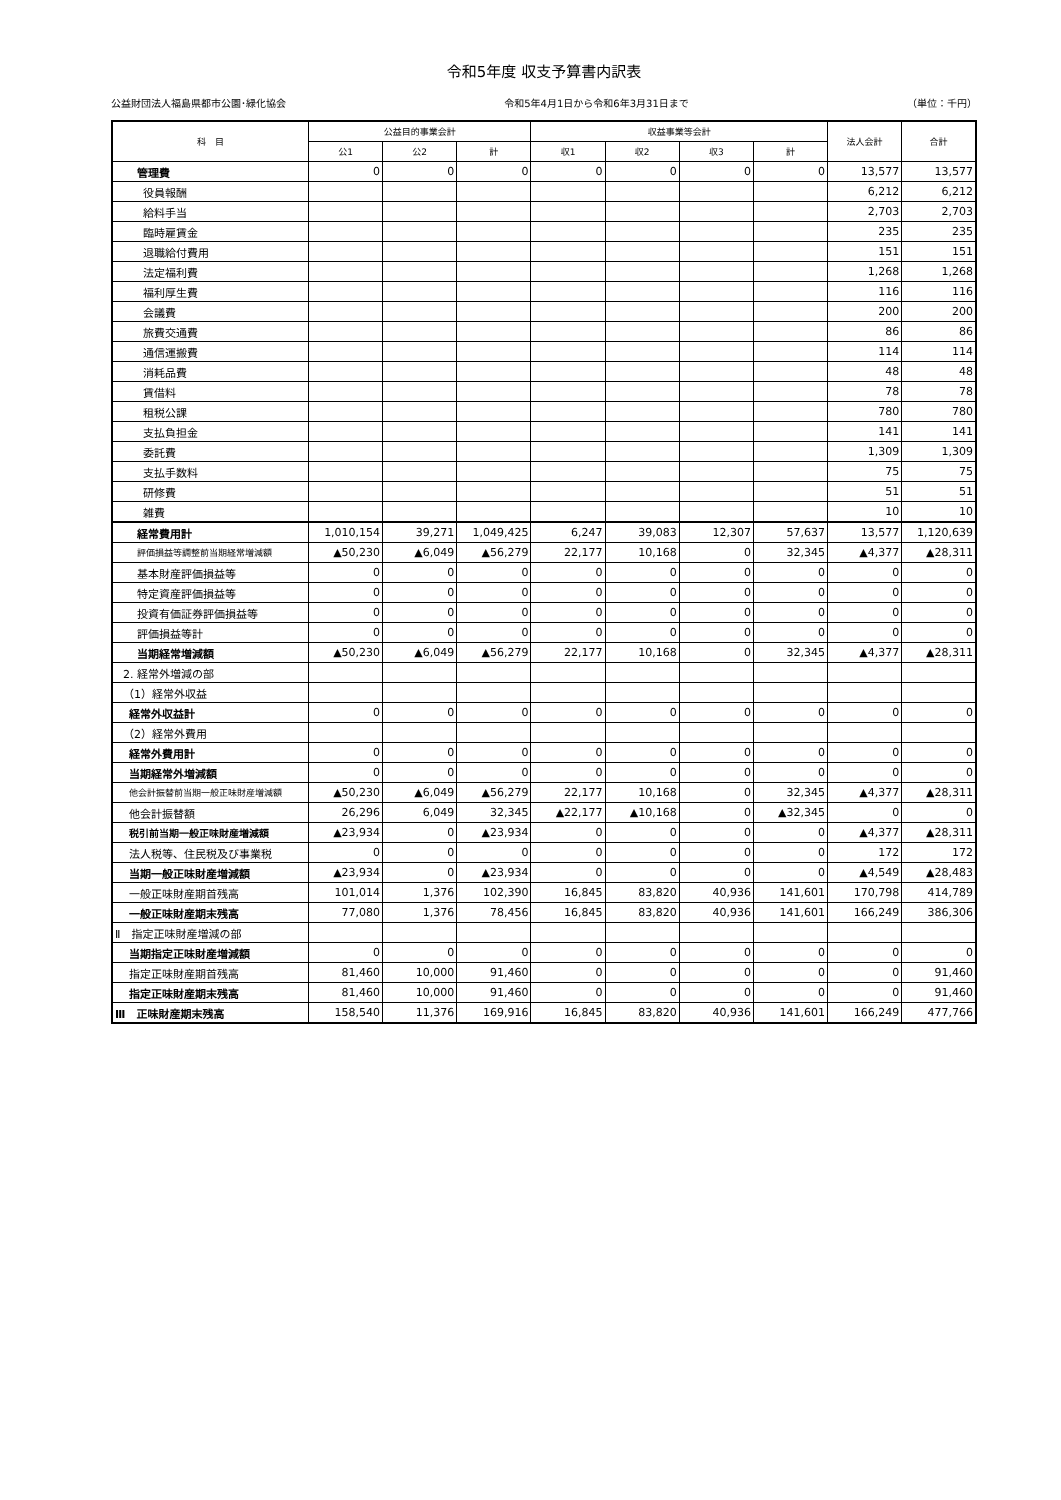令和5年度 収支予算書内訳表
公益財団法人福島県都市公園･緑化協会 令和5年4月1日から令和6年3月31日まで （単位：千円）
| 科 目 | 公益目的事業会計 | | | 収益事業等会計 | | | | 法人会計 | 合計 |
| --- | --- | --- | --- | --- | --- | --- | --- | --- | --- |
| | 公1 | 公2 | 計 | 収1 | 収2 | 収3 | 計 | | |
| 管理費 | 0 | 0 | 0 | 0 | 0 | 0 | 0 | 13,577 | 13,577 |
| 役員報酬 | | | | | | | | 6,212 | 6,212 |
| 給料手当 | | | | | | | | 2,703 | 2,703 |
| 臨時雇賃金 | | | | | | | | 235 | 235 |
| 退職給付費用 | | | | | | | | 151 | 151 |
| 法定福利費 | | | | | | | | 1,268 | 1,268 |
| 福利厚生費 | | | | | | | | 116 | 116 |
| 会議費 | | | | | | | | 200 | 200 |
| 旅費交通費 | | | | | | | | 86 | 86 |
| 通信運搬費 | | | | | | | | 114 | 114 |
| 消耗品費 | | | | | | | | 48 | 48 |
| 賃借料 | | | | | | | | 78 | 78 |
| 租税公課 | | | | | | | | 780 | 780 |
| 支払負担金 | | | | | | | | 141 | 141 |
| 委託費 | | | | | | | | 1,309 | 1,309 |
| 支払手数料 | | | | | | | | 75 | 75 |
| 研修費 | | | | | | | | 51 | 51 |
| 雑費 | | | | | | | | 10 | 10 |
| 経常費用計 | 1,010,154 | 39,271 | 1,049,425 | 6,247 | 39,083 | 12,307 | 57,637 | 13,577 | 1,120,639 |
| 評価損益等調整前当期経常増減額 | ▲50,230 | ▲6,049 | ▲56,279 | 22,177 | 10,168 | 0 | 32,345 | ▲4,377 | ▲28,311 |
| 基本財産評価損益等 | 0 | 0 | 0 | 0 | 0 | 0 | 0 | 0 | 0 |
| 特定資産評価損益等 | 0 | 0 | 0 | 0 | 0 | 0 | 0 | 0 | 0 |
| 投資有価証券評価損益等 | 0 | 0 | 0 | 0 | 0 | 0 | 0 | 0 | 0 |
| 評価損益等計 | 0 | 0 | 0 | 0 | 0 | 0 | 0 | 0 | 0 |
| 当期経常増減額 | ▲50,230 | ▲6,049 | ▲56,279 | 22,177 | 10,168 | 0 | 32,345 | ▲4,377 | ▲28,311 |
| 2. 経常外増減の部 | | | | | | | | | |
| （1）経常外収益 | | | | | | | | | |
| 経常外収益計 | 0 | 0 | 0 | 0 | 0 | 0 | 0 | 0 | 0 |
| （2）経常外費用 | | | | | | | | | |
| 経常外費用計 | 0 | 0 | 0 | 0 | 0 | 0 | 0 | 0 | 0 |
| 当期経常外増減額 | 0 | 0 | 0 | 0 | 0 | 0 | 0 | 0 | 0 |
| 他会計振替前当期一般正味財産増減額 | ▲50,230 | ▲6,049 | ▲56,279 | 22,177 | 10,168 | 0 | 32,345 | ▲4,377 | ▲28,311 |
| 他会計振替額 | 26,296 | 6,049 | 32,345 | ▲22,177 | ▲10,168 | 0 | ▲32,345 | 0 | 0 |
| 税引前当期一般正味財産増減額 | ▲23,934 | 0 | ▲23,934 | 0 | 0 | 0 | 0 | ▲4,377 | ▲28,311 |
| 法人税等、住民税及び事業税 | 0 | 0 | 0 | 0 | 0 | 0 | 0 | 172 | 172 |
| 当期一般正味財産増減額 | ▲23,934 | 0 | ▲23,934 | 0 | 0 | 0 | 0 | ▲4,549 | ▲28,483 |
| 一般正味財産期首残高 | 101,014 | 1,376 | 102,390 | 16,845 | 83,820 | 40,936 | 141,601 | 170,798 | 414,789 |
| 一般正味財産期末残高 | 77,080 | 1,376 | 78,456 | 16,845 | 83,820 | 40,936 | 141,601 | 166,249 | 386,306 |
| Ⅱ 指定正味財産増減の部 | | | | | | | | | |
| 当期指定正味財産増減額 | 0 | 0 | 0 | 0 | 0 | 0 | 0 | 0 | 0 |
| 指定正味財産期首残高 | 81,460 | 10,000 | 91,460 | 0 | 0 | 0 | 0 | 0 | 91,460 |
| 指定正味財産期末残高 | 81,460 | 10,000 | 91,460 | 0 | 0 | 0 | 0 | 0 | 91,460 |
| Ⅲ 正味財産期末残高 | 158,540 | 11,376 | 169,916 | 16,845 | 83,820 | 40,936 | 141,601 | 166,249 | 477,766 |